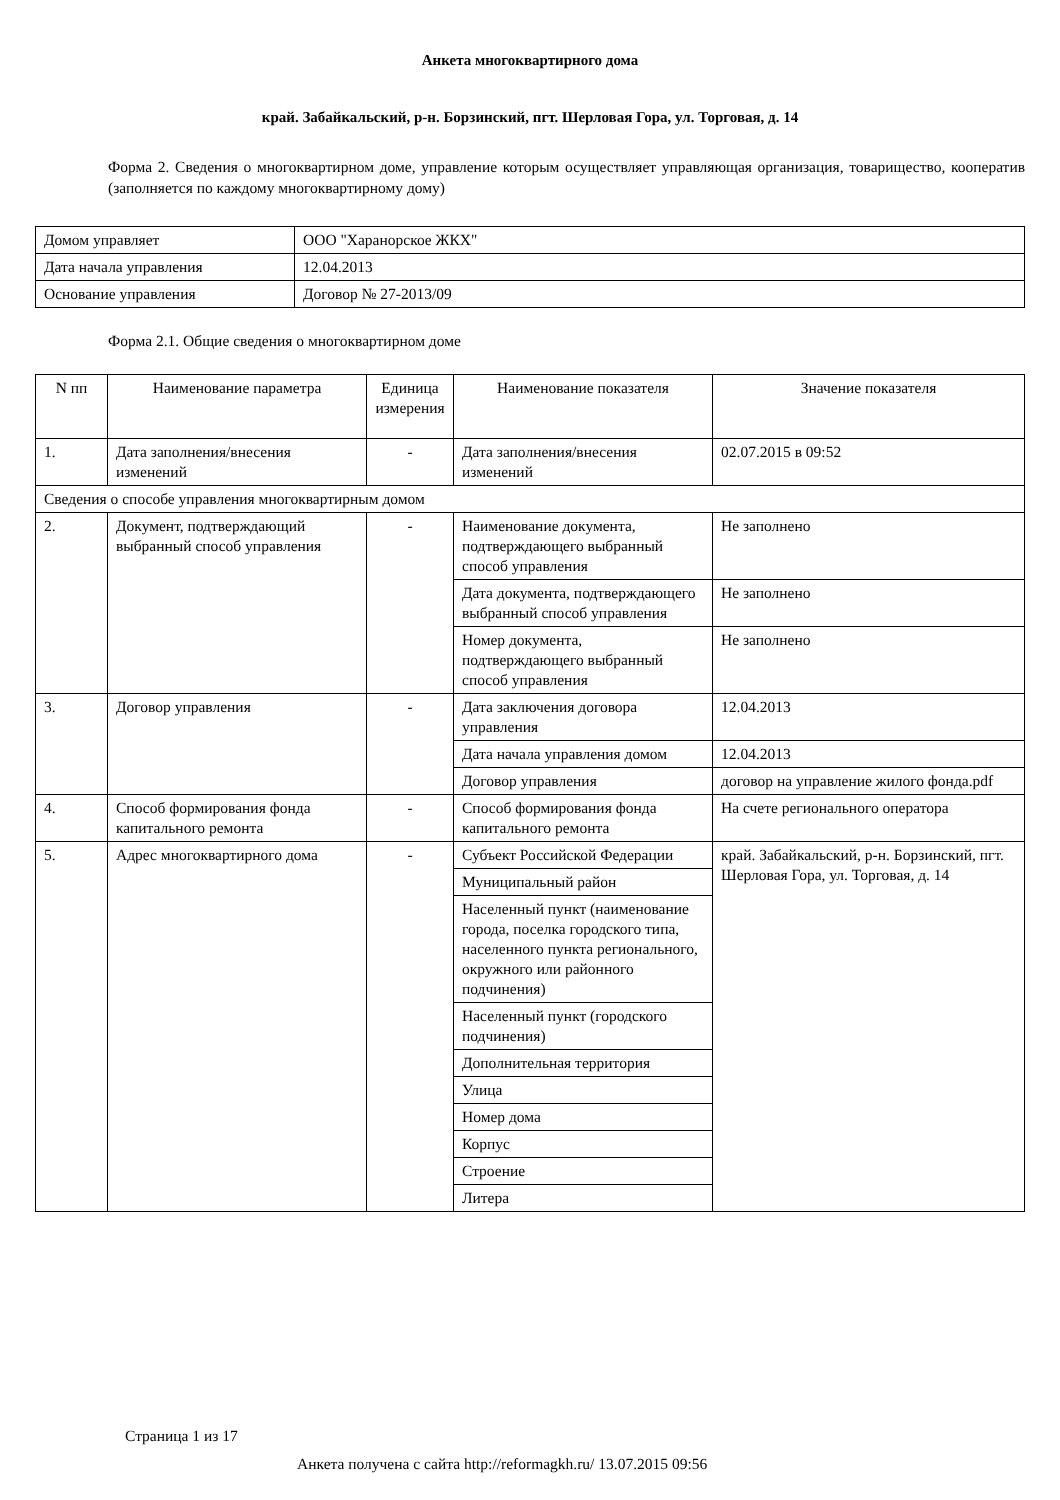Анкета многоквартирного дома
край. Забайкальский, р-н. Борзинский, пгт. Шерловая Гора, ул. Торговая, д. 14
Форма 2. Сведения о многоквартирном доме, управление которым осуществляет управляющая организация, товарищество, кооператив (заполняется по каждому многоквартирному дому)
| Домом управляет | ООО "Харанорское ЖКХ" |
| Дата начала управления | 12.04.2013 |
| Основание управления | Договор № 27-2013/09 |
Форма 2.1. Общие сведения о многоквартирном доме
| N пп | Наименование параметра | Единица измерения | Наименование показателя | Значение показателя |
| 1. | Дата заполнения/внесения изменений | - | Дата заполнения/внесения изменений | 02.07.2015 в 09:52 |
| Сведения о способе управления многоквартирным домом | | | | |
| 2. | Документ, подтверждающий выбранный способ управления | - | Наименование документа, подтверждающего выбранный способ управления | Не заполнено |
| | | | Дата документа, подтверждающего выбранный способ управления | Не заполнено |
| | | | Номер документа, подтверждающего выбранный способ управления | Не заполнено |
| 3. | Договор управления | - | Дата заключения договора управления | 12.04.2013 |
| | | | Дата начала управления домом | 12.04.2013 |
| | | | Договор управления | договор на управление жилого фонда.pdf |
| 4. | Способ формирования фонда капитального ремонта | - | Способ формирования фонда капитального ремонта | На счете регионального оператора |
| 5. | Адрес многоквартирного дома | - | Субъект Российской Федерации | край. Забайкальский, р-н. Борзинский, пгт. Шерловая Гора, ул. Торговая, д. 14 |
| | | | Муниципальный район | |
| | | | Населенный пункт (наименование города, поселка городского типа, населенного пункта регионального, окружного или районного подчинения) | |
| | | | Населенный пункт (городского подчинения) | |
| | | | Дополнительная территория | |
| | | | Улица | |
| | | | Номер дома | |
| | | | Корпус | |
| | | | Строение | |
| | | | Литера | |
Страница 1 из 17
Анкета получена с сайта http://reformagkh.ru/ 13.07.2015 09:56